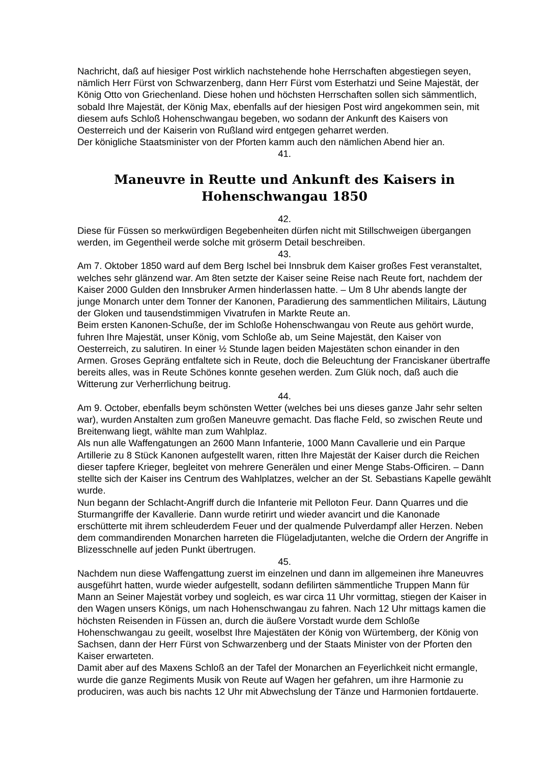Nachricht, daß auf hiesiger Post wirklich nachstehende hohe Herrschaften abgestiegen seyen, nämlich Herr Fürst von Schwarzenberg, dann Herr Fürst vom Esterhatzi und Seine Majestät, der König Otto von Griechenland. Diese hohen und höchsten Herrschaften sollen sich sämmentlich, sobald Ihre Majestät, der König Max, ebenfalls auf der hiesigen Post wird angekommen sein, mit diesem aufs Schloß Hohenschwangau begeben, wo sodann der Ankunft des Kaisers von Oesterreich und der Kaiserin von Rußland wird entgegen geharret werden.
Der königliche Staatsminister von der Pforten kamm auch den nämlichen Abend hier an.
41.
Maneuvre in Reutte und Ankunft des Kaisers in Hohenschwangau 1850
42.
Diese für Füssen so merkwürdigen Begebenheiten dürfen nicht mit Stillschweigen übergangen werden, im Gegentheil werde solche mit gröserm Detail beschreiben.
43.
Am 7. Oktober 1850 ward auf dem Berg Ischel bei Innsbruk dem Kaiser großes Fest veranstaltet, welches sehr glänzend war. Am 8ten setzte der Kaiser seine Reise nach Reute fort, nachdem der Kaiser 2000 Gulden den Innsbruker Armen hinderlassen hatte. – Um 8 Uhr abends langte der junge Monarch unter dem Tonner der Kanonen, Paradierung des sammentlichen Militairs, Läutung der Gloken und tausendstimmigen Vivatrufen in Markte Reute an.
Beim ersten Kanonen-Schuße, der im Schloße Hohenschwangau von Reute aus gehört wurde, fuhren Ihre Majestät, unser König, vom Schloße ab, um Seine Majestät, den Kaiser von Oesterreich, zu salutiren. In einer ½ Stunde lagen beiden Majestäten schon einander in den Armen. Groses Gepräng entfaltete sich in Reute, doch die Beleuchtung der Franciskaner übertraffe bereits alles, was in Reute Schönes konnte gesehen werden. Zum Glük noch, daß auch die Witterung zur Verherrlichung beitrug.
44.
Am 9. October, ebenfalls beym schönsten Wetter (welches bei uns dieses ganze Jahr sehr selten war), wurden Anstalten zum großen Maneuvre gemacht. Das flache Feld, so zwischen Reute und Breitenwang liegt, wählte man zum Wahlplaz.
Als nun alle Waffengatungen an 2600 Mann Infanterie, 1000 Mann Cavallerie und ein Parque Artillerie zu 8 Stück Kanonen aufgestellt waren, ritten Ihre Majestät der Kaiser durch die Reichen dieser tapfere Krieger, begleitet von mehrere Generälen und einer Menge Stabs-Officiren. – Dann stellte sich der Kaiser ins Centrum des Wahlplatzes, welcher an der St. Sebastians Kapelle gewählt wurde.
Nun begann der Schlacht-Angriff durch die Infanterie mit Pelloton Feur. Dann Quarres und die Sturmangriffe der Kavallerie. Dann wurde retirirt und wieder avancirt und die Kanonade erschütterte mit ihrem schleuderdem Feuer und der qualmende Pulverdampf aller Herzen. Neben dem commandirenden Monarchen harreten die Flügeladjutanten, welche die Ordern der Angriffe in Blizesschnelle auf jeden Punkt übertrugen.
45.
Nachdem nun diese Waffengattung zuerst im einzelnen und dann im allgemeinen ihre Maneuvres ausgeführt hatten, wurde wieder aufgestellt, sodann defilirten sämmentliche Truppen Mann für Mann an Seiner Majestät vorbey und sogleich, es war circa 11 Uhr vormittag, stiegen der Kaiser in den Wagen unsers Königs, um nach Hohenschwangau zu fahren. Nach 12 Uhr mittags kamen die höchsten Reisenden in Füssen an, durch die äußere Vorstadt wurde dem Schloße Hohenschwangau zu geeilt, woselbst Ihre Majestäten der König von Würtemberg, der König von Sachsen, dann der Herr Fürst von Schwarzenberg und der Staats Minister von der Pforten den Kaiser erwarteten.
Damit aber auf des Maxens Schloß an der Tafel der Monarchen an Feyerlichkeit nicht ermangle, wurde die ganze Regiments Musik von Reute auf Wagen her gefahren, um ihre Harmonie zu produciren, was auch bis nachts 12 Uhr mit Abwechslung der Tänze und Harmonien fortdauerte.